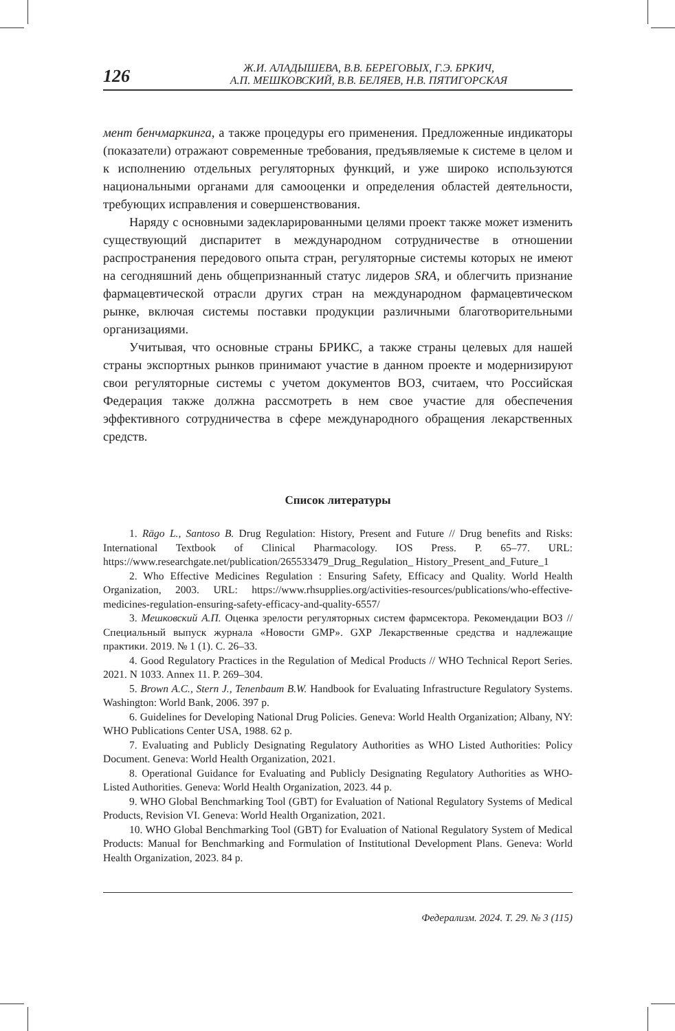126
Ж.И. АЛАДЫШЕВА, В.В. БЕРЕГОВЫХ, Г.Э. БРКИЧ,
А.П. МЕШКОВСКИЙ, В.В. БЕЛЯЕВ, Н.В. ПЯТИГОРСКАЯ
мент бенчмаркинга, а также процедуры его применения. Предложенные индикаторы (показатели) отражают современные требования, предъявляемые к системе в целом и к исполнению отдельных регуляторных функций, и уже широко используются национальными органами для самооценки и определения областей деятельности, требующих исправления и совершенствования.
Наряду с основными задекларированными целями проект также может изменить существующий диспаритет в международном сотрудничестве в отношении распространения передового опыта стран, регуляторные системы которых не имеют на сегодняшний день общепризнанный статус лидеров SRA, и облегчить признание фармацевтической отрасли других стран на международном фармацевтическом рынке, включая системы поставки продукции различными благотворительными организациями.
Учитывая, что основные страны БРИКС, а также страны целевых для нашей страны экспортных рынков принимают участие в данном проекте и модернизируют свои регуляторные системы с учетом документов ВОЗ, считаем, что Российская Федерация также должна рассмотреть в нем свое участие для обеспечения эффективного сотрудничества в сфере международного обращения лекарственных средств.
Список литературы
1. Rägo L., Santoso B. Drug Regulation: History, Present and Future // Drug benefits and Risks: International Textbook of Clinical Pharmacology. IOS Press. P. 65–77. URL: https://www.researchgate.net/publication/265533479_Drug_Regulation_ History_Present_and_Future_1
2. Who Effective Medicines Regulation : Ensuring Safety, Efficacy and Quality. World Health Organization, 2003. URL: https://www.rhsupplies.org/activities-resources/publications/who-effective-medicines-regulation-ensuring-safety-efficacy-and-quality-6557/
3. Мешковский А.П. Оценка зрелости регуляторных систем фармсектора. Рекомендации ВОЗ // Специальный выпуск журнала «Новости GMP». GXP Лекарственные средства и надлежащие практики. 2019. № 1 (1). С. 26–33.
4. Good Regulatory Practices in the Regulation of Medical Products // WHO Technical Report Series. 2021. N 1033. Annex 11. P. 269–304.
5. Brown A.C., Stern J., Tenenbaum B.W. Handbook for Evaluating Infrastructure Regulatory Systems. Washington: World Bank, 2006. 397 p.
6. Guidelines for Developing National Drug Policies. Geneva: World Health Organization; Albany, NY: WHO Publications Center USA, 1988. 62 p.
7. Evaluating and Publicly Designating Regulatory Authorities as WHO Listed Authorities: Policy Document. Geneva: World Health Organization, 2021.
8. Operational Guidance for Evaluating and Publicly Designating Regulatory Authorities as WHO-Listed Authorities. Geneva: World Health Organization, 2023. 44 p.
9. WHO Global Benchmarking Tool (GBT) for Evaluation of National Regulatory Systems of Medical Products, Revision VI. Geneva: World Health Organization, 2021.
10. WHO Global Benchmarking Tool (GBT) for Evaluation of National Regulatory System of Medical Products: Manual for Benchmarking and Formulation of Institutional Development Plans. Geneva: World Health Organization, 2023. 84 p.
Федерализм. 2024. Т. 29. № 3 (115)